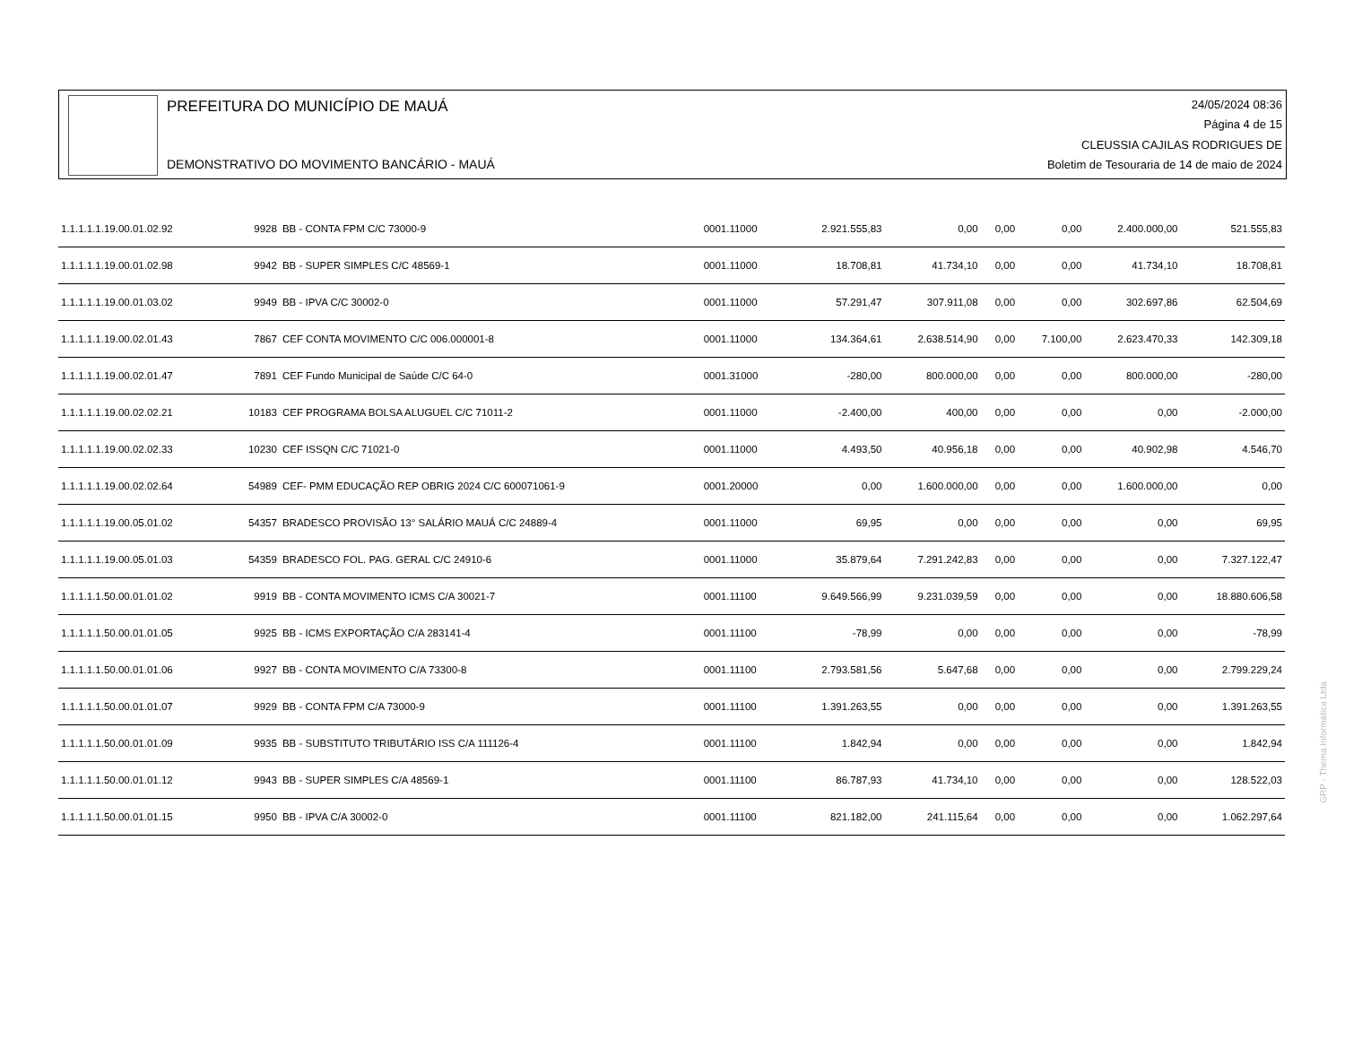PREFEITURA DO MUNICÍPIO DE MAUÁ
DEMONSTRATIVO DO MOVIMENTO BANCÁRIO - MAUÁ
24/05/2024 08:36
Página 4 de 15
CLEUSSIA CAJILAS RODRIGUES DE
Boletim de Tesouraria de 14 de maio de 2024
| 1.1.1.1.1.19.00.01.02.92 | 9928 | BB - CONTA FPM C/C 73000-9 | 0001.11000 | 2.921.555,83 | 0,00 | 0,00 | 0,00 | 2.400.000,00 | 521.555,83 |
| 1.1.1.1.1.19.00.01.02.98 | 9942 | BB - SUPER SIMPLES C/C 48569-1 | 0001.11000 | 18.708,81 | 41.734,10 | 0,00 | 0,00 | 41.734,10 | 18.708,81 |
| 1.1.1.1.1.19.00.01.03.02 | 9949 | BB - IPVA C/C 30002-0 | 0001.11000 | 57.291,47 | 307.911,08 | 0,00 | 0,00 | 302.697,86 | 62.504,69 |
| 1.1.1.1.1.19.00.02.01.43 | 7867 | CEF CONTA MOVIMENTO C/C 006.000001-8 | 0001.11000 | 134.364,61 | 2.638.514,90 | 0,00 | 7.100,00 | 2.623.470,33 | 142.309,18 |
| 1.1.1.1.1.19.00.02.01.47 | 7891 | CEF Fundo Municipal de Saúde C/C 64-0 | 0001.31000 | -280,00 | 800.000,00 | 0,00 | 0,00 | 800.000,00 | -280,00 |
| 1.1.1.1.1.19.00.02.02.21 | 10183 | CEF PROGRAMA BOLSA ALUGUEL C/C 71011-2 | 0001.11000 | -2.400,00 | 400,00 | 0,00 | 0,00 | 0,00 | -2.000,00 |
| 1.1.1.1.1.19.00.02.02.33 | 10230 | CEF ISSQN C/C 71021-0 | 0001.11000 | 4.493,50 | 40.956,18 | 0,00 | 0,00 | 40.902,98 | 4.546,70 |
| 1.1.1.1.1.19.00.02.02.64 | 54989 | CEF- PMM EDUCAÇÃO REP OBRIG 2024 C/C 600071061-9 | 0001.20000 | 0,00 | 1.600.000,00 | 0,00 | 0,00 | 1.600.000,00 | 0,00 |
| 1.1.1.1.1.19.00.05.01.02 | 54357 | BRADESCO PROVISÃO 13° SALÁRIO MAUÁ C/C 24889-4 | 0001.11000 | 69,95 | 0,00 | 0,00 | 0,00 | 0,00 | 69,95 |
| 1.1.1.1.1.19.00.05.01.03 | 54359 | BRADESCO FOL. PAG. GERAL C/C 24910-6 | 0001.11000 | 35.879,64 | 7.291.242,83 | 0,00 | 0,00 | 0,00 | 7.327.122,47 |
| 1.1.1.1.1.50.00.01.01.02 | 9919 | BB - CONTA MOVIMENTO ICMS C/A 30021-7 | 0001.11100 | 9.649.566,99 | 9.231.039,59 | 0,00 | 0,00 | 0,00 | 18.880.606,58 |
| 1.1.1.1.1.50.00.01.01.05 | 9925 | BB - ICMS EXPORTAÇÃO C/A 283141-4 | 0001.11100 | -78,99 | 0,00 | 0,00 | 0,00 | 0,00 | -78,99 |
| 1.1.1.1.1.50.00.01.01.06 | 9927 | BB - CONTA MOVIMENTO C/A 73300-8 | 0001.11100 | 2.793.581,56 | 5.647,68 | 0,00 | 0,00 | 0,00 | 2.799.229,24 |
| 1.1.1.1.1.50.00.01.01.07 | 9929 | BB - CONTA FPM C/A 73000-9 | 0001.11100 | 1.391.263,55 | 0,00 | 0,00 | 0,00 | 0,00 | 1.391.263,55 |
| 1.1.1.1.1.50.00.01.01.09 | 9935 | BB - SUBSTITUTO TRIBUTÁRIO ISS C/A 111126-4 | 0001.11100 | 1.842,94 | 0,00 | 0,00 | 0,00 | 0,00 | 1.842,94 |
| 1.1.1.1.1.50.00.01.01.12 | 9943 | BB - SUPER SIMPLES C/A 48569-1 | 0001.11100 | 86.787,93 | 41.734,10 | 0,00 | 0,00 | 0,00 | 128.522,03 |
| 1.1.1.1.1.50.00.01.01.15 | 9950 | BB - IPVA C/A 30002-0 | 0001.11100 | 821.182,00 | 241.115,64 | 0,00 | 0,00 | 0,00 | 1.062.297,64 |
GRP - Thema Informática Ltda